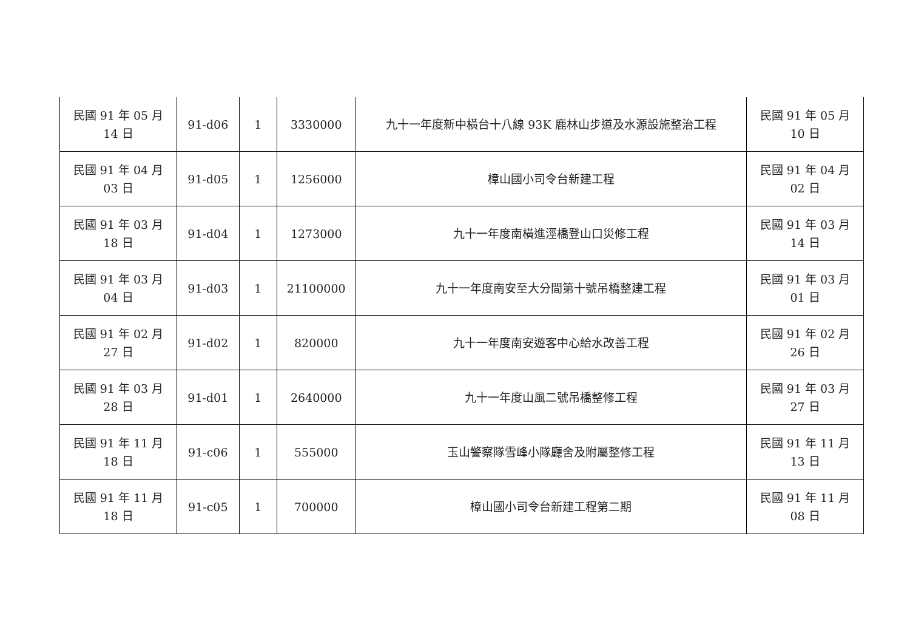| 民國 91 年 05 月 14 日 | 91-d06 | 1 | 3330000 | 九十一年度新中橫台十八線 93K 鹿林山步道及水源設施整治工程 | 民國 91 年 05 月 10 日 |
| 民國 91 年 04 月 03 日 | 91-d05 | 1 | 1256000 | 樟山國小司令台新建工程 | 民國 91 年 04 月 02 日 |
| 民國 91 年 03 月 18 日 | 91-d04 | 1 | 1273000 | 九十一年度南橫進涇橋登山口災修工程 | 民國 91 年 03 月 14 日 |
| 民國 91 年 03 月 04 日 | 91-d03 | 1 | 21100000 | 九十一年度南安至大分間第十號吊橋整建工程 | 民國 91 年 03 月 01 日 |
| 民國 91 年 02 月 27 日 | 91-d02 | 1 | 820000 | 九十一年度南安遊客中心給水改善工程 | 民國 91 年 02 月 26 日 |
| 民國 91 年 03 月 28 日 | 91-d01 | 1 | 2640000 | 九十一年度山風二號吊橋整修工程 | 民國 91 年 03 月 27 日 |
| 民國 91 年 11 月 18 日 | 91-c06 | 1 | 555000 | 玉山警察隊雪峰小隊廳舍及附屬整修工程 | 民國 91 年 11 月 13 日 |
| 民國 91 年 11 月 18 日 | 91-c05 | 1 | 700000 | 樟山國小司令台新建工程第二期 | 民國 91 年 11 月 08 日 |